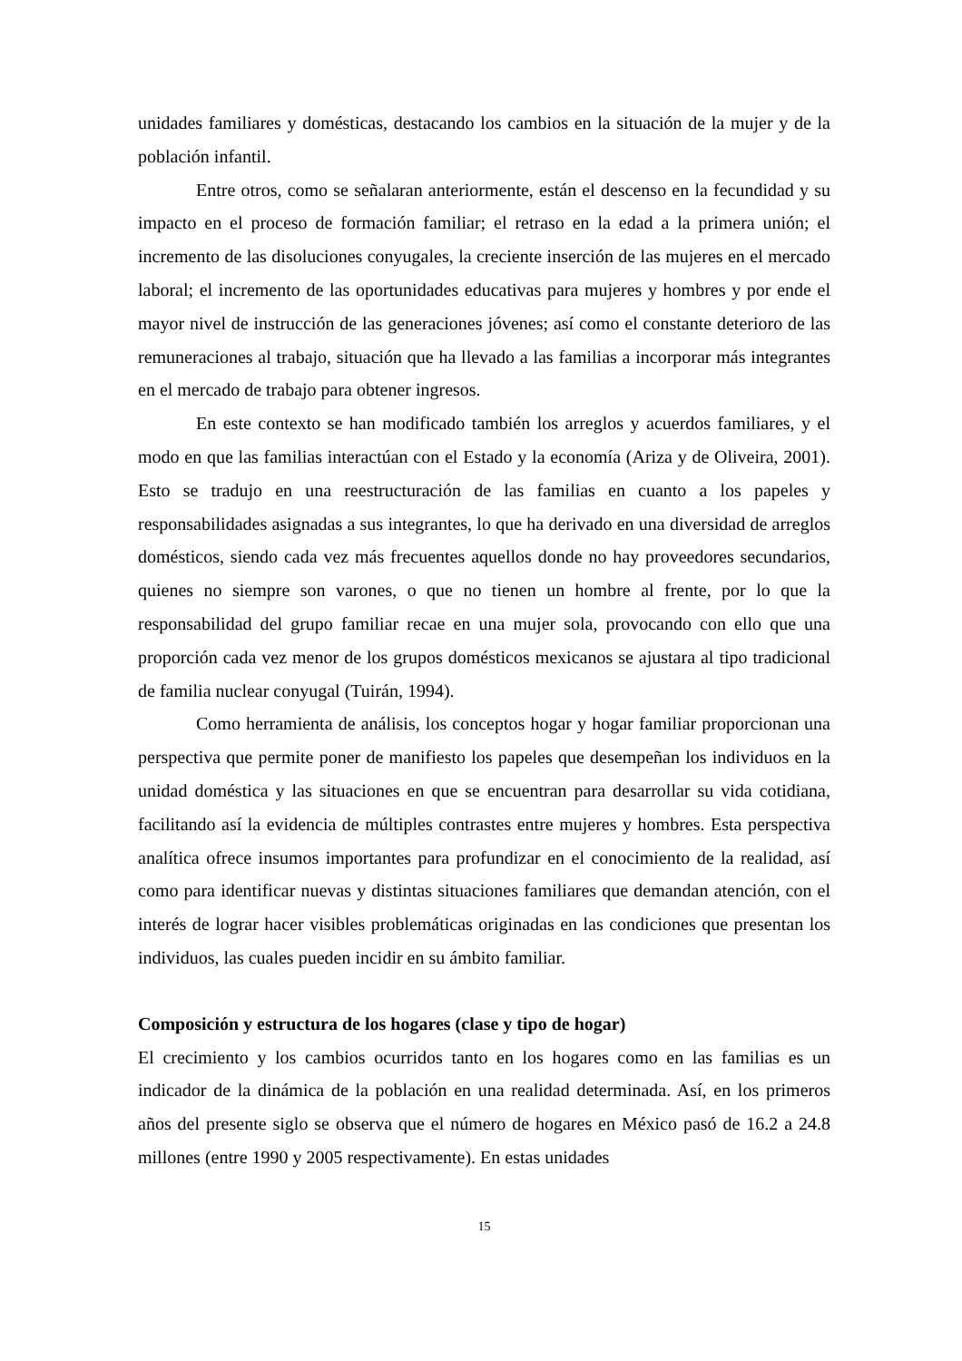unidades familiares y domésticas, destacando los cambios en la situación de la mujer y de la población infantil.
Entre otros, como se señalaran anteriormente, están el descenso en la fecundidad y su impacto en el proceso de formación familiar; el retraso en la edad a la primera unión; el incremento de las disoluciones conyugales, la creciente inserción de las mujeres en el mercado laboral; el incremento de las oportunidades educativas para mujeres y hombres y por ende el mayor nivel de instrucción de las generaciones jóvenes; así como el constante deterioro de las remuneraciones al trabajo, situación que ha llevado a las familias a incorporar más integrantes en el mercado de trabajo para obtener ingresos.
En este contexto se han modificado también los arreglos y acuerdos familiares, y el modo en que las familias interactúan con el Estado y la economía (Ariza y de Oliveira, 2001). Esto se tradujo en una reestructuración de las familias en cuanto a los papeles y responsabilidades asignadas a sus integrantes, lo que ha derivado en una diversidad de arreglos domésticos, siendo cada vez más frecuentes aquellos donde no hay proveedores secundarios, quienes no siempre son varones, o que no tienen un hombre al frente, por lo que la responsabilidad del grupo familiar recae en una mujer sola, provocando con ello que una proporción cada vez menor de los grupos domésticos mexicanos se ajustara al tipo tradicional de familia nuclear conyugal (Tuirán, 1994).
Como herramienta de análisis, los conceptos hogar y hogar familiar proporcionan una perspectiva que permite poner de manifiesto los papeles que desempeñan los individuos en la unidad doméstica y las situaciones en que se encuentran para desarrollar su vida cotidiana, facilitando así la evidencia de múltiples contrastes entre mujeres y hombres. Esta perspectiva analítica ofrece insumos importantes para profundizar en el conocimiento de la realidad, así como para identificar nuevas y distintas situaciones familiares que demandan atención, con el interés de lograr hacer visibles problemáticas originadas en las condiciones que presentan los individuos, las cuales pueden incidir en su ámbito familiar.
Composición y estructura de los hogares (clase y tipo de hogar)
El crecimiento y los cambios ocurridos tanto en los hogares como en las familias es un indicador de la dinámica de la población en una realidad determinada. Así, en los primeros años del presente siglo se observa que el número de hogares en México pasó de 16.2 a 24.8 millones (entre 1990 y 2005 respectivamente). En estas unidades
15